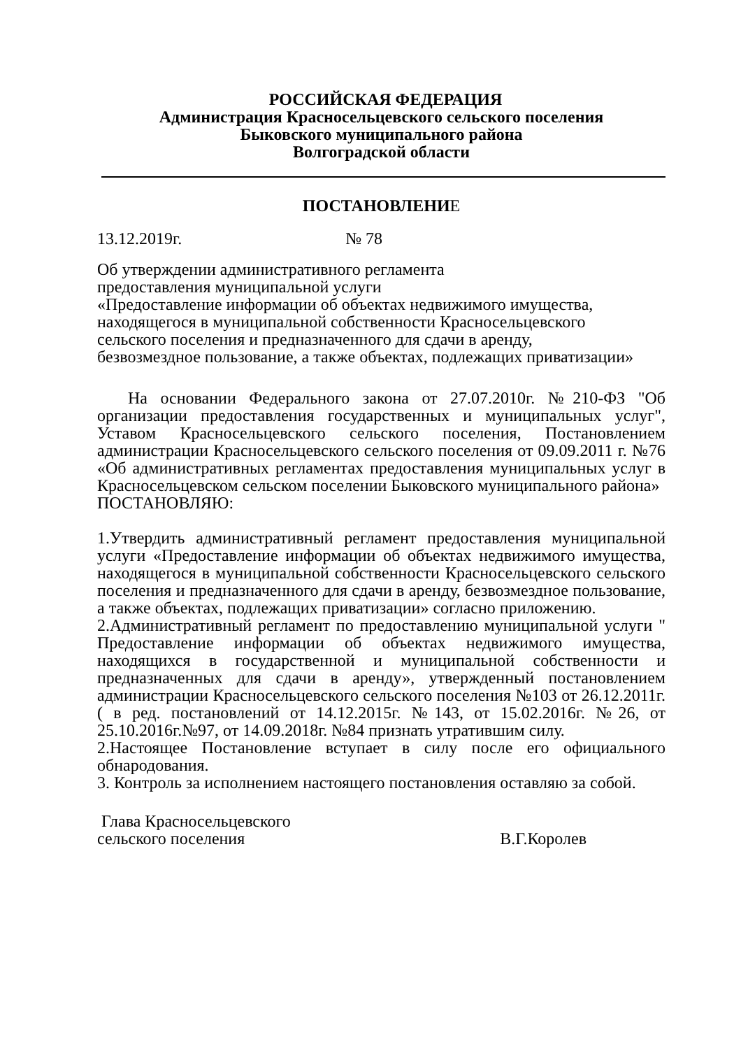РОССИЙСКАЯ ФЕДЕРАЦИЯ
Администрация Красносельцевского сельского поселения
Быковского муниципального района
Волгоградской области
ПОСТАНОВЛЕНИЕ
13.12.2019г. № 78
Об утверждении административного регламента
предоставления муниципальной услуги
«Предоставление информации об объектах недвижимого имущества,
находящегося в муниципальной собственности Красносельцевского
сельского поселения и предназначенного для сдачи в аренду,
безвозмездное пользование, а также объектах, подлежащих приватизации»
На основании Федерального закона от 27.07.2010г. №210-ФЗ "Об организации предоставления государственных и муниципальных услуг", Уставом Красносельцевского сельского поселения, Постановлением администрации Красносельцевского сельского поселения от 09.09.2011 г. №76 «Об административных регламентах предоставления муниципальных услуг в Красносельцевском сельском поселении Быковского муниципального района»
ПОСТАНОВЛЯЮ:
1.Утвердить административный регламент предоставления муниципальной услуги «Предоставление информации об объектах недвижимого имущества, находящегося в муниципальной собственности Красносельцевского сельского поселения и предназначенного для сдачи в аренду, безвозмездное пользование, а также объектах, подлежащих приватизации» согласно приложению.
2.Административный регламент по предоставлению муниципальной услуги " Предоставление информации об объектах недвижимого имущества, находящихся в государственной и муниципальной собственности и предназначенных для сдачи в аренду», утвержденный постановлением администрации Красносельцевского сельского поселения №103 от 26.12.2011г. ( в ред. постановлений от 14.12.2015г. №143, от 15.02.2016г. №26, от 25.10.2016г.№97, от 14.09.2018г. №84 признать утратившим силу.
2.Настоящее Постановление вступает в силу после его официального обнародования.
3. Контроль за исполнением настоящего постановления оставляю за собой.
Глава Красносельцевского
сельского поселения В.Г.Королев